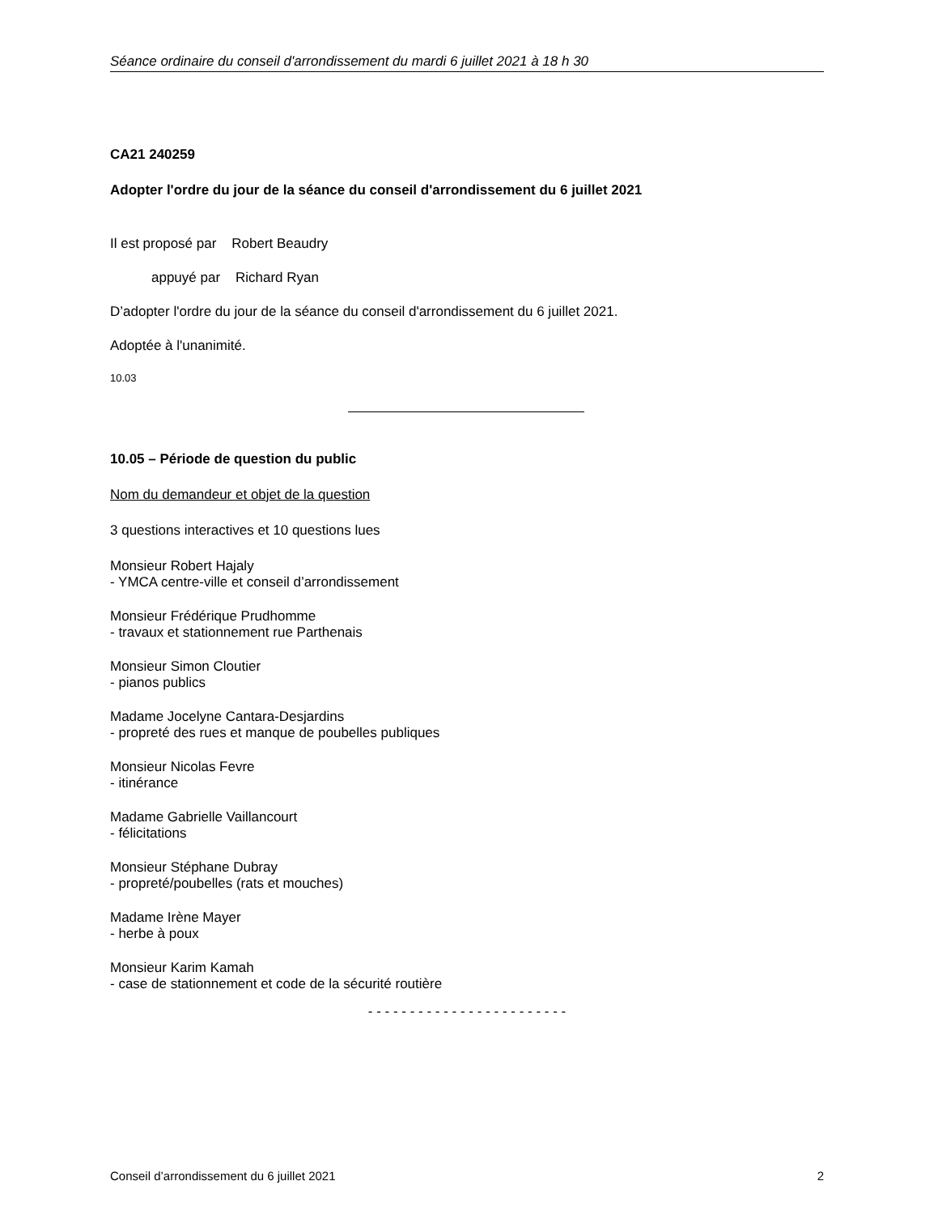Séance ordinaire du conseil d'arrondissement du mardi 6 juillet 2021 à 18 h 30
CA21 240259
Adopter l'ordre du jour de la séance du conseil d'arrondissement du 6 juillet 2021
Il est proposé par Robert Beaudry
appuyé par Richard Ryan
D’adopter l'ordre du jour de la séance du conseil d'arrondissement du 6 juillet 2021.
Adoptée à l'unanimité.
10.03
10.05 – Période de question du public
Nom du demandeur et objet de la question
3 questions interactives et 10 questions lues
Monsieur Robert Hajaly
- YMCA centre-ville et conseil d’arrondissement
Monsieur Frédérique Prudhomme
- travaux et stationnement rue Parthenais
Monsieur Simon Cloutier
- pianos publics
Madame Jocelyne Cantara-Desjardins
- propreté des rues et manque de poubelles publiques
Monsieur Nicolas Fevre
- itinérance
Madame Gabrielle Vaillancourt
- félicitations
Monsieur Stéphane Dubray
- propreté/poubelles (rats et mouches)
Madame Irène Mayer
- herbe à poux
Monsieur Karim Kamah
- case de stationnement et code de la sécurité routière
- - - - - - - - - - - - - - - - - - - - - - - -
Conseil d’arrondissement du 6 juillet 2021 2